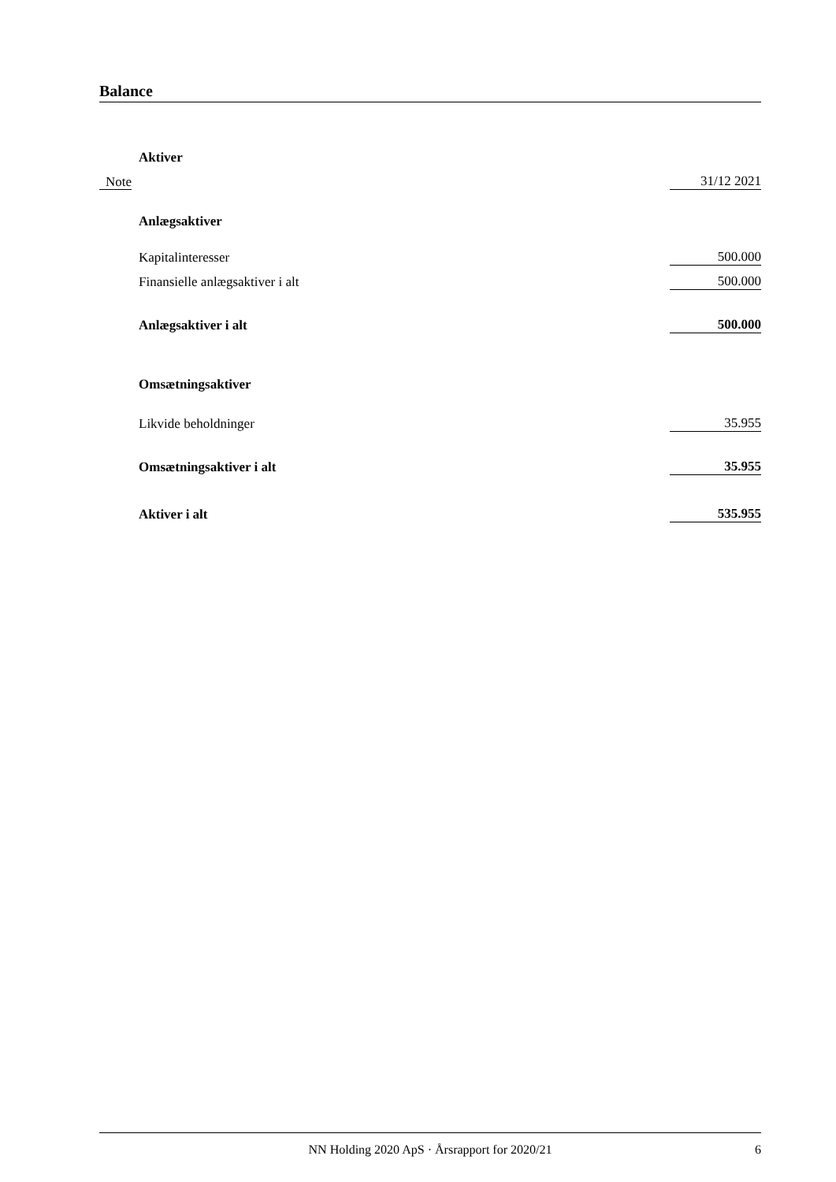Balance
| | Aktiver | |
| Note | | 31/12 2021 |
| | Anlægsaktiver | |
| | Kapitalinteresser | 500.000 |
| | Finansielle anlægsaktiver i alt | 500.000 |
| | Anlægsaktiver i alt | 500.000 |
| | Omsætningsaktiver | |
| | Likvide beholdninger | 35.955 |
| | Omsætningsaktiver i alt | 35.955 |
| | Aktiver i alt | 535.955 |
NN Holding 2020 ApS · Årsrapport for 2020/21
6